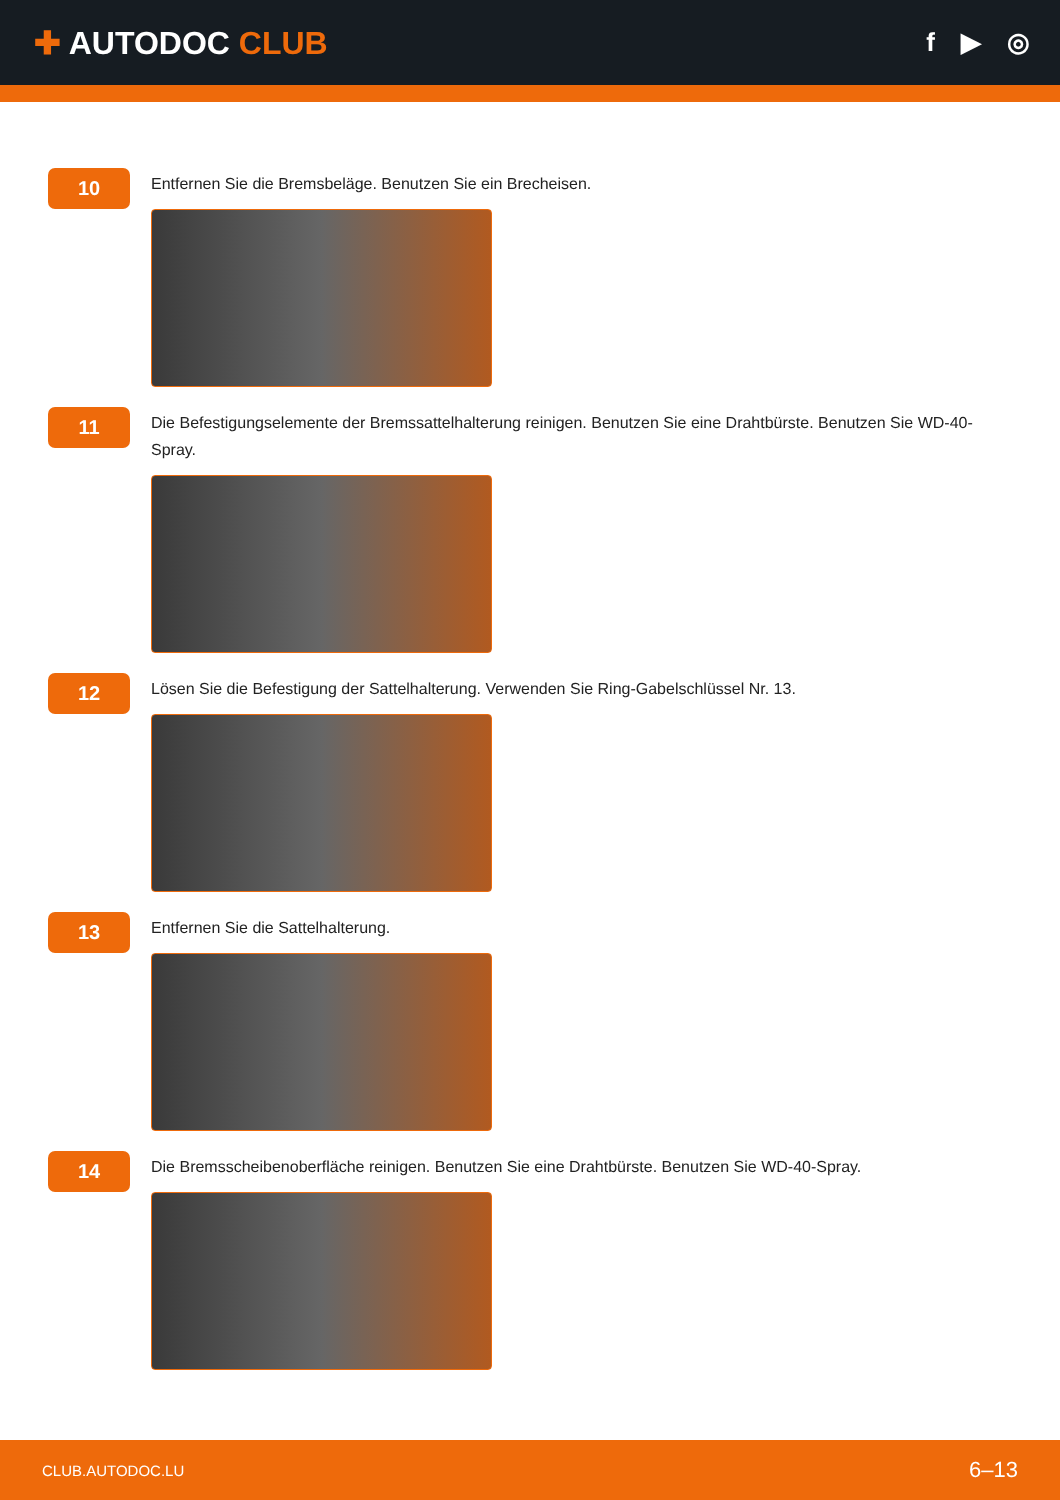✚ AUTODOC CLUB
f ▶ ◎
10
Entfernen Sie die Bremsbeläge. Benutzen Sie ein Brecheisen.
11
Die Befestigungselemente der Bremssattelhalterung reinigen. Benutzen Sie eine Drahtbürste. Benutzen Sie WD-40-Spray.
12
Lösen Sie die Befestigung der Sattelhalterung. Verwenden Sie Ring-Gabelschlüssel Nr. 13.
13
Entfernen Sie die Sattelhalterung.
14
Die Bremsscheibenoberfläche reinigen. Benutzen Sie eine Drahtbürste. Benutzen Sie WD-40-Spray.
CLUB.AUTODOC.LU 6–13